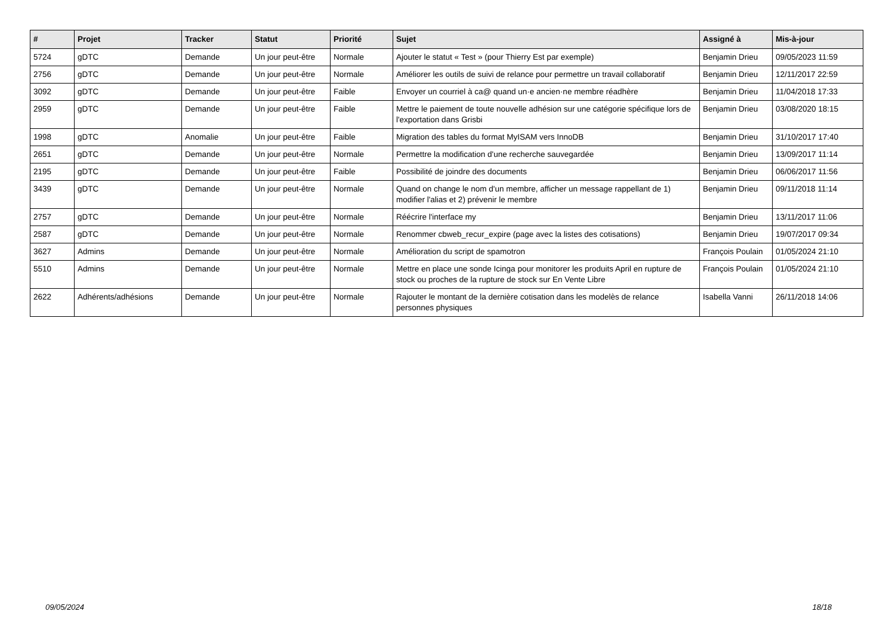| # | Projet | Tracker | Statut | Priorité | Sujet | Assigné à | Mis-à-jour |
| --- | --- | --- | --- | --- | --- | --- | --- |
| 5724 | gDTC | Demande | Un jour peut-être | Normale | Ajouter le statut « Test » (pour Thierry Est par exemple) | Benjamin Drieu | 09/05/2023 11:59 |
| 2756 | gDTC | Demande | Un jour peut-être | Normale | Améliorer les outils de suivi de relance pour permettre un travail collaboratif | Benjamin Drieu | 12/11/2017 22:59 |
| 3092 | gDTC | Demande | Un jour peut-être | Faible | Envoyer un courriel à ca@ quand un·e ancien·ne membre réadhère | Benjamin Drieu | 11/04/2018 17:33 |
| 2959 | gDTC | Demande | Un jour peut-être | Faible | Mettre le paiement de toute nouvelle adhésion sur une catégorie spécifique lors de l'exportation dans Grisbi | Benjamin Drieu | 03/08/2020 18:15 |
| 1998 | gDTC | Anomalie | Un jour peut-être | Faible | Migration des tables du format MyISAM vers InnoDB | Benjamin Drieu | 31/10/2017 17:40 |
| 2651 | gDTC | Demande | Un jour peut-être | Normale | Permettre la modification d'une recherche sauvegardée | Benjamin Drieu | 13/09/2017 11:14 |
| 2195 | gDTC | Demande | Un jour peut-être | Faible | Possibilité de joindre des documents | Benjamin Drieu | 06/06/2017 11:56 |
| 3439 | gDTC | Demande | Un jour peut-être | Normale | Quand on change le nom d'un membre, afficher un message rappellant de 1) modifier l'alias et 2) prévenir le membre | Benjamin Drieu | 09/11/2018 11:14 |
| 2757 | gDTC | Demande | Un jour peut-être | Normale | Réécrire l'interface my | Benjamin Drieu | 13/11/2017 11:06 |
| 2587 | gDTC | Demande | Un jour peut-être | Normale | Renommer cbweb_recur_expire (page avec la listes des cotisations) | Benjamin Drieu | 19/07/2017 09:34 |
| 3627 | Admins | Demande | Un jour peut-être | Normale | Amélioration du script de spamotron | François Poulain | 01/05/2024 21:10 |
| 5510 | Admins | Demande | Un jour peut-être | Normale | Mettre en place une sonde Icinga pour monitorer les produits April en rupture de stock ou proches de la rupture de stock sur En Vente Libre | François Poulain | 01/05/2024 21:10 |
| 2622 | Adhérents/adhésions | Demande | Un jour peut-être | Normale | Rajouter le montant de la dernière cotisation dans les modelès de relance personnes physiques | Isabella Vanni | 26/11/2018 14:06 |
09/05/2024 18/18